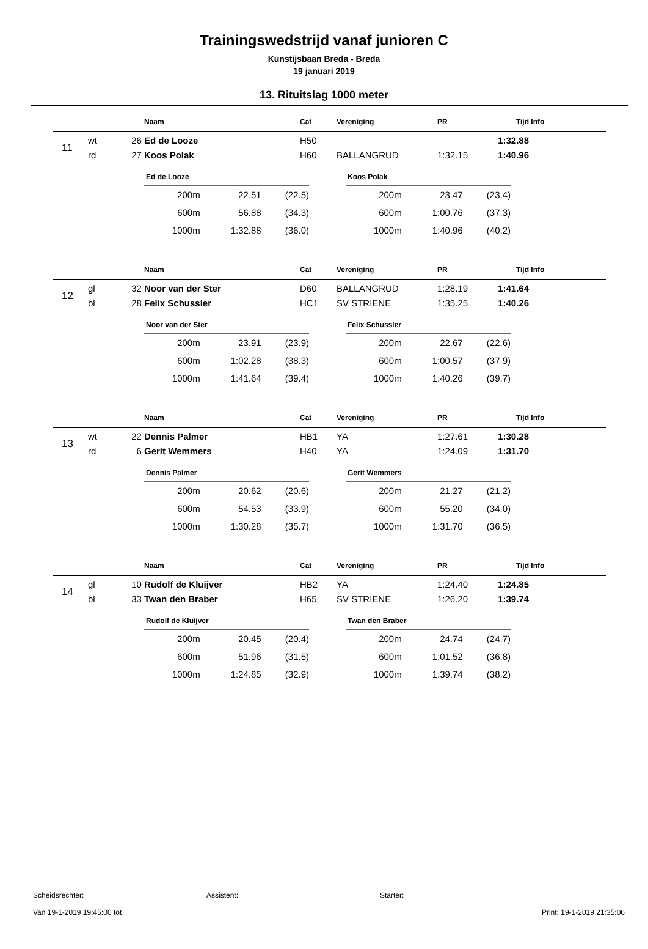Trainingswedstrijd vanaf junioren C
Kunstijsbaan Breda - Breda
19 januari 2019
13. Rituitslag 1000 meter
| | | | Naam | Cat | Vereniging | PR | Tijd | Info |
| --- | --- | --- | --- | --- | --- | --- | --- | --- |
| 11 | wt | 26 | Ed de Looze | H50 | | | 1:32.88 | |
| | rd | 27 | Koos Polak | H60 | BALLANGRUD | 1:32.15 | 1:40.96 | |
| Ed de Looze | | |
| --- | --- | --- |
| 200m | 22.51 | (22.5) |
| 600m | 56.88 | (34.3) |
| 1000m | 1:32.88 | (36.0) |
| Koos Polak | | |
| --- | --- | --- |
| 200m | 23.47 | (23.4) |
| 600m | 1:00.76 | (37.3) |
| 1000m | 1:40.96 | (40.2) |
| | | | Naam | Cat | Vereniging | PR | Tijd | Info |
| --- | --- | --- | --- | --- | --- | --- | --- | --- |
| 12 | gl | 32 | Noor van der Ster | D60 | BALLANGRUD | 1:28.19 | 1:41.64 | |
| | bl | 28 | Felix Schussler | HC1 | SV STRIENE | 1:35.25 | 1:40.26 | |
| Noor van der Ster | | |
| --- | --- | --- |
| 200m | 23.91 | (23.9) |
| 600m | 1:02.28 | (38.3) |
| 1000m | 1:41.64 | (39.4) |
| Felix Schussler | | |
| --- | --- | --- |
| 200m | 22.67 | (22.6) |
| 600m | 1:00.57 | (37.9) |
| 1000m | 1:40.26 | (39.7) |
| | | | Naam | Cat | Vereniging | PR | Tijd | Info |
| --- | --- | --- | --- | --- | --- | --- | --- | --- |
| 13 | wt | 22 | Dennis Palmer | HB1 | YA | 1:27.61 | 1:30.28 | |
| | rd | 6 | Gerit Wemmers | H40 | YA | 1:24.09 | 1:31.70 | |
| Dennis Palmer | | |
| --- | --- | --- |
| 200m | 20.62 | (20.6) |
| 600m | 54.53 | (33.9) |
| 1000m | 1:30.28 | (35.7) |
| Gerit Wemmers | | |
| --- | --- | --- |
| 200m | 21.27 | (21.2) |
| 600m | 55.20 | (34.0) |
| 1000m | 1:31.70 | (36.5) |
| | | | Naam | Cat | Vereniging | PR | Tijd | Info |
| --- | --- | --- | --- | --- | --- | --- | --- | --- |
| 14 | gl | 10 | Rudolf de Kluijver | HB2 | YA | 1:24.40 | 1:24.85 | |
| | bl | 33 | Twan den Braber | H65 | SV STRIENE | 1:26.20 | 1:39.74 | |
| Rudolf de Kluijver | | |
| --- | --- | --- |
| 200m | 20.45 | (20.4) |
| 600m | 51.96 | (31.5) |
| 1000m | 1:24.85 | (32.9) |
| Twan den Braber | | |
| --- | --- | --- |
| 200m | 24.74 | (24.7) |
| 600m | 1:01.52 | (36.8) |
| 1000m | 1:39.74 | (38.2) |
Scheidsrechter: Assistent: Starter:
Van 19-1-2019 19:45:00 tot Print: 19-1-2019 21:35:06